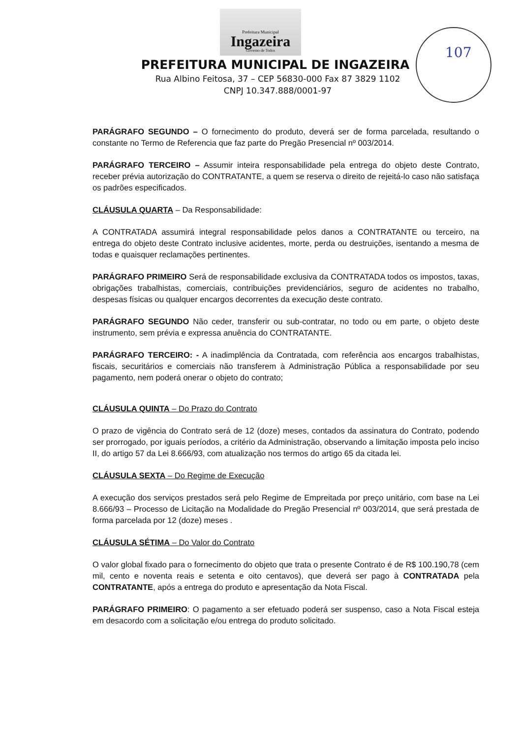Prefeitura Municipal
Ingazeira
Governo de Todos
107
PREFEITURA MUNICIPAL DE INGAZEIRA
Rua Albino Feitosa, 37 – CEP 56830-000 Fax 87 3829 1102
CNPJ 10.347.888/0001-97
PARÁGRAFO SEGUNDO – O fornecimento do produto, deverá ser de forma parcelada, resultando o constante no Termo de Referencia que faz parte do Pregão Presencial nº 003/2014.
PARÁGRAFO TERCEIRO – Assumir inteira responsabilidade pela entrega do objeto deste Contrato, receber prévia autorização do CONTRATANTE, a quem se reserva o direito de rejeitá-lo caso não satisfaça os padrões especificados.
CLÁUSULA QUARTA – Da Responsabilidade:
A CONTRATADA assumirá integral responsabilidade pelos danos a CONTRATANTE ou terceiro, na entrega do objeto deste Contrato inclusive acidentes, morte, perda ou destruições, isentando a mesma de todas e quaisquer reclamações pertinentes.
PARÁGRAFO PRIMEIRO Será de responsabilidade exclusiva da CONTRATADA todos os impostos, taxas, obrigações trabalhistas, comerciais, contribuições previdenciários, seguro de acidentes no trabalho, despesas físicas ou qualquer encargos decorrentes da execução deste contrato.
PARÁGRAFO SEGUNDO Não ceder, transferir ou sub-contratar, no todo ou em parte, o objeto deste instrumento, sem prévia e expressa anuência do CONTRATANTE.
PARÁGRAFO TERCEIRO: - A inadimplência da Contratada, com referência aos encargos trabalhistas, fiscais, securitários e comerciais não transferem à Administração Pública a responsabilidade por seu pagamento, nem poderá onerar o objeto do contrato;
CLÁUSULA QUINTA – Do Prazo do Contrato
O prazo de vigência do Contrato será de 12 (doze) meses, contados da assinatura do Contrato, podendo ser prorrogado, por iguais períodos, a critério da Administração, observando a limitação imposta pelo inciso II, do artigo 57 da Lei 8.666/93, com atualização nos termos do artigo 65 da citada lei.
CLÁUSULA SEXTA – Do Regime de Execução
A execução dos serviços prestados será pelo Regime de Empreitada por preço unitário, com base na Lei 8.666/93 – Processo de Licitação na Modalidade do Pregão Presencial nº 003/2014, que será prestada de forma parcelada por 12 (doze) meses .
CLÁUSULA SÉTIMA – Do Valor do Contrato
O valor global fixado para o fornecimento do objeto que trata o presente Contrato é de R$ 100.190,78 (cem mil, cento e noventa reais e setenta e oito centavos), que deverá ser pago à CONTRATADA pela CONTRATANTE, após a entrega do produto e apresentação da Nota Fiscal.
PARÁGRAFO PRIMEIRO: O pagamento a ser efetuado poderá ser suspenso, caso a Nota Fiscal esteja em desacordo com a solicitação e/ou entrega do produto solicitado.